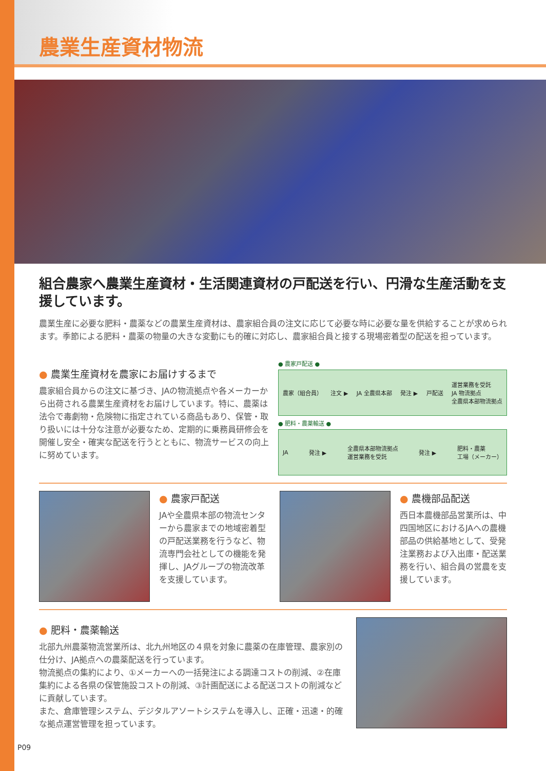農業生産資材物流
組合農家へ農業生産資材・生活関連資材の戸配送を行い、円滑な生産活動を支援しています。
農業生産に必要な肥料・農薬などの農業生産資材は、農家組合員の注文に応じて必要な時に必要な量を供給することが求められます。季節による肥料・農薬の物量の大きな変動にも的確に対応し、農家組合員と接する現場密着型の配送を担っています。
● 農業生産資材を農家にお届けするまで
農家組合員からの注文に基づき、JAの物流拠点や各メーカーから出荷される農業生産資材をお届けしています。特に、農薬は法令で毒劇物・危険物に指定されている商品もあり、保管・取り扱いには十分な注意が必要なため、定期的に乗務員研修会を開催し安全・確実な配送を行うとともに、物流サービスの向上に努めています。
● 農家戸配送 ●
農家（組合員） 注文 ▶ JA 全農県本部 発注 ▶ 戸配送 運営業務を受託
JA 物流拠点
全農県本部物流拠点
● 肥料・農薬輸送 ●
JA 発注 ▶ 全農県本部物流拠点
運営業務を受託 発注 ▶ 肥料・農薬
工場（メーカー）
● 農家戸配送
JAや全農県本部の物流センターから農家までの地域密着型の戸配送業務を行うなど、物流専門会社としての機能を発揮し、JAグループの物流改革を支援しています。
● 農機部品配送
西日本農機部品営業所は、中四国地区におけるJAへの農機部品の供給基地として、受発注業務および入出庫・配送業務を行い、組合員の営農を支援しています。
● 肥料・農薬輸送
北部九州農薬物流営業所は、北九州地区の４県を対象に農薬の在庫管理、農家別の仕分け、JA拠点への農薬配送を行っています。
物流拠点の集約により、①メーカーへの一括発注による調達コストの削減、②在庫集約による各県の保管施設コストの削減、③計画配送による配送コストの削減などに貢献しています。
また、倉庫管理システム、デジタルアソートシステムを導入し、正確・迅速・的確な拠点運営管理を担っています。
P09